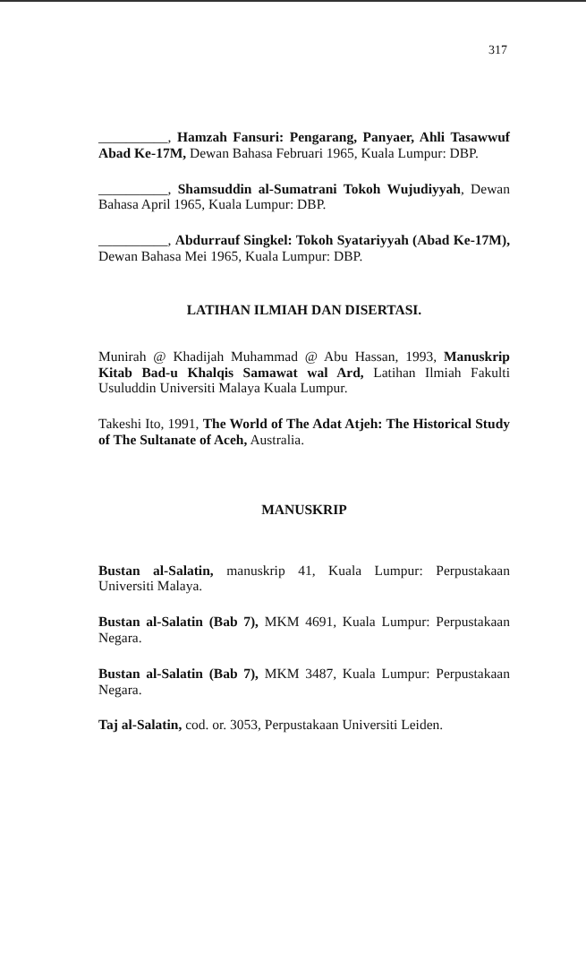317
__________, Hamzah Fansuri: Pengarang, Panyaer, Ahli Tasawwuf Abad Ke-17M, Dewan Bahasa Februari 1965, Kuala Lumpur: DBP.
__________, Shamsuddin al-Sumatrani Tokoh Wujudiyyah, Dewan Bahasa April 1965, Kuala Lumpur: DBP.
__________, Abdurrauf Singkel: Tokoh Syatariyyah (Abad Ke-17M), Dewan Bahasa Mei 1965, Kuala Lumpur: DBP.
LATIHAN ILMIAH DAN DISERTASI.
Munirah @ Khadijah Muhammad @ Abu Hassan, 1993, Manuskrip Kitab Bad-u Khalqis Samawat wal Ard, Latihan Ilmiah Fakulti Usuluddin Universiti Malaya Kuala Lumpur.
Takeshi Ito, 1991, The World of The Adat Atjeh: The Historical Study of The Sultanate of Aceh, Australia.
MANUSKRIP
Bustan al-Salatin, manuskrip 41, Kuala Lumpur: Perpustakaan Universiti Malaya.
Bustan al-Salatin (Bab 7), MKM 4691, Kuala Lumpur: Perpustakaan Negara.
Bustan al-Salatin (Bab 7), MKM 3487, Kuala Lumpur: Perpustakaan Negara.
Taj al-Salatin, cod. or. 3053, Perpustakaan Universiti Leiden.